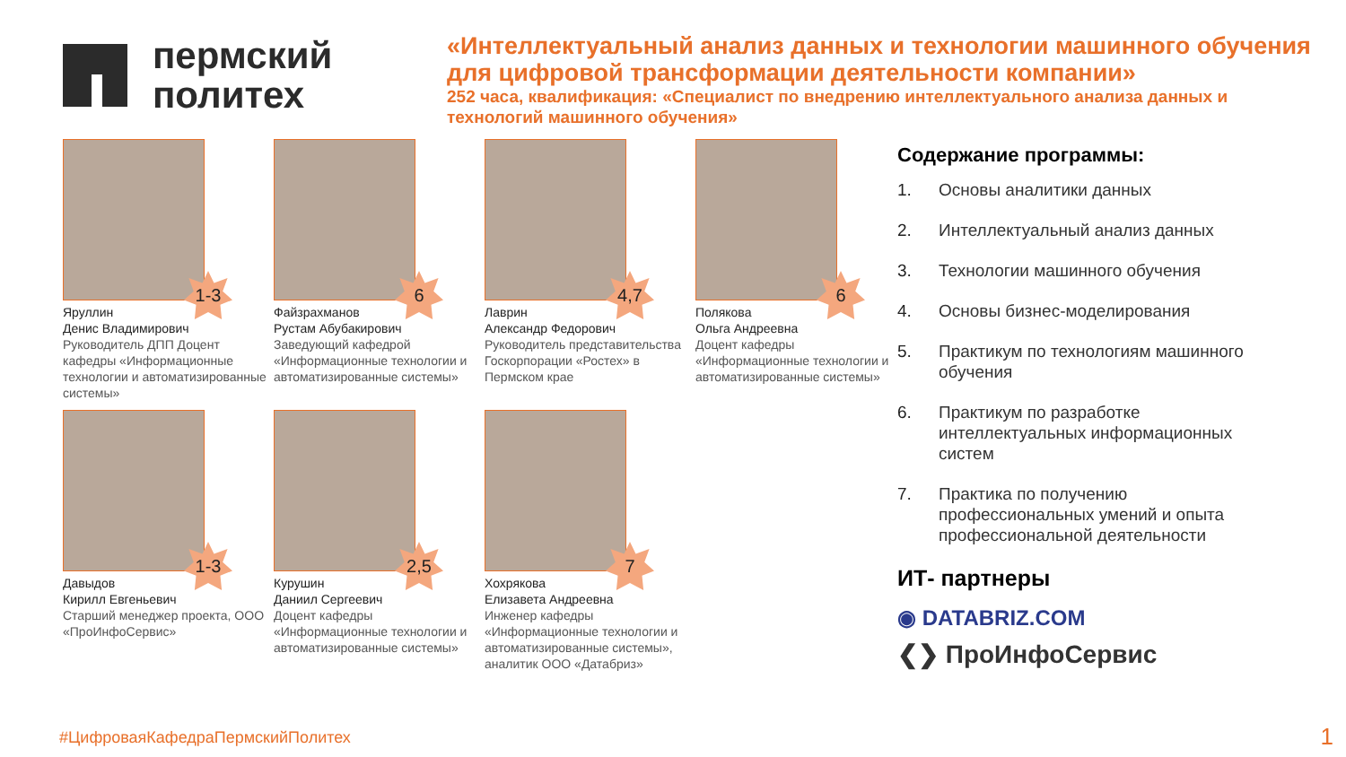пермский
политех
«Интеллектуальный анализ данных и технологии машинного обучения для цифровой трансформации деятельности компании»
252 часа, квалификация: «Специалист по внедрению интеллектуального анализа данных и технологий машинного обучения»
1-3
Яруллин
Денис Владимирович
Руководитель ДПП Доцент кафедры «Информационные технологии и автоматизированные системы»
6
Файзрахманов
Рустам Абубакирович
Заведующий кафедрой «Информационные технологии и автоматизированные системы»
4,7
Лаврин
Александр Федорович
Руководитель представительства Госкорпорации «Ростех» в Пермском крае
6
Полякова
Ольга Андреевна
Доцент кафедры «Информационные технологии и автоматизированные системы»
1-3
Давыдов
Кирилл Евгеньевич
Старший менеджер проекта, ООО «ПроИнфоСервис»
2,5
Курушин
Даниил Сергеевич
Доцент кафедры «Информационные технологии и автоматизированные системы»
7
Хохрякова
Елизавета Андреевна
Инженер кафедры «Информационные технологии и автоматизированные системы», аналитик ООО «Датабриз»
Содержание программы:
1. Основы аналитики данных
2. Интеллектуальный анализ данных
3. Технологии машинного обучения
4. Основы бизнес-моделирования
5. Практикум по технологиям машинного обучения
6. Практикум по разработке интеллектуальных информационных систем
7. Практика по получению профессиональных умений и опыта профессиональной деятельности
ИТ- партнеры
◉ DATABRIZ.COM
❮❯ ПроИнфоСервис
#ЦифроваяКафедраПермскийПолитех
1